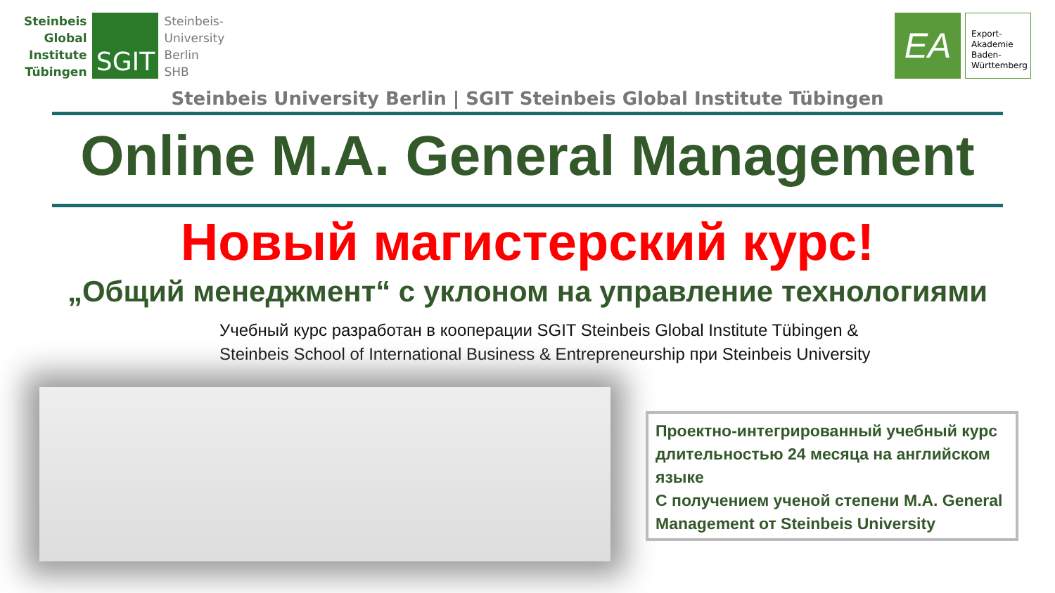Steinbeis
Global
Institute
Tübingen
SGIT
Steinbeis-
University
Berlin
SHB
EA
Export-
Akademie
Baden-
Württemberg
Steinbeis University Berlin | SGIT Steinbeis Global Institute Tübingen
Online M.A. General Management
Новый магистерский курс!
„Общий менеджмент“ с уклоном на управление технологиями
Учебный курс разработан в кооперации SGIT Steinbeis Global Institute Tübingen &
Steinbeis School of International Business & Entrepreneurship при Steinbeis University
Проектно-интегрированный учебный курс длительностью 24 месяца на английском языке
С получением ученой степени M.A. General Management от Steinbeis University